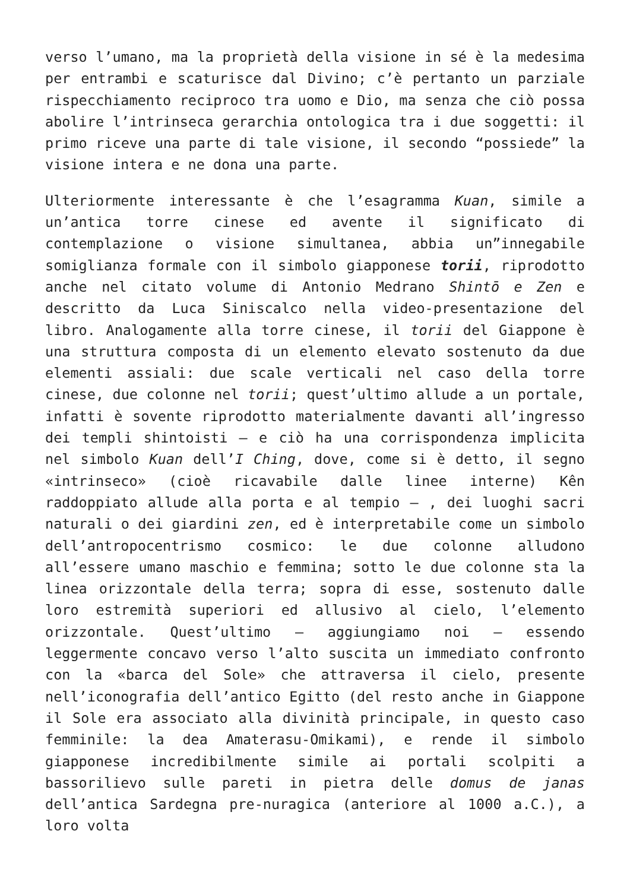verso l’umano, ma la proprietà della visione in sé è la medesima per entrambi e scaturisce dal Divino; c’è pertanto un parziale rispecchiamento reciproco tra uomo e Dio, ma senza che ciò possa abolire l’intrinseca gerarchia ontologica tra i due soggetti: il primo riceve una parte di tale visione, il secondo “possiede” la visione intera e ne dona una parte.
Ulteriormente interessante è che l’esagramma Kuan, simile a un’antica torre cinese ed avente il significato di contemplazione o visione simultanea, abbia un”innegabile somiglianza formale con il simbolo giapponese torii, riprodotto anche nel citato volume di Antonio Medrano Shintō e Zen e descritto da Luca Siniscalco nella video-presentazione del libro. Analogamente alla torre cinese, il torii del Giappone è una struttura composta di un elemento elevato sostenuto da due elementi assiali: due scale verticali nel caso della torre cinese, due colonne nel torii; quest’ultimo allude a un portale, infatti è sovente riprodotto materialmente davanti all’ingresso dei templi shintoisti – e ciò ha una corrispondenza implicita nel simbolo Kuan dell’I Ching, dove, come si è detto, il segno «intrinseco» (cioè ricavabile dalle linee interne) Kên raddoppiato allude alla porta e al tempio – , dei luoghi sacri naturali o dei giardini zen, ed è interpretabile come un simbolo dell’antropocentrismo cosmico: le due colonne alludono all’essere umano maschio e femmina; sotto le due colonne sta la linea orizzontale della terra; sopra di esse, sostenuto dalle loro estremità superiori ed allusivo al cielo, l’elemento orizzontale. Quest’ultimo – aggiungiamo noi – essendo leggermente concavo verso l’alto suscita un immediato confronto con la «barca del Sole» che attraversa il cielo, presente nell’iconografia dell’antico Egitto (del resto anche in Giappone il Sole era associato alla divinità principale, in questo caso femminile: la dea Amaterasu-Omikami), e rende il simbolo giapponese incredibilmente simile ai portali scolpiti a bassorilievo sulle pareti in pietra delle domus de janas dell’antica Sardegna pre-nuragica (anteriore al 1000 a.C.), a loro volta